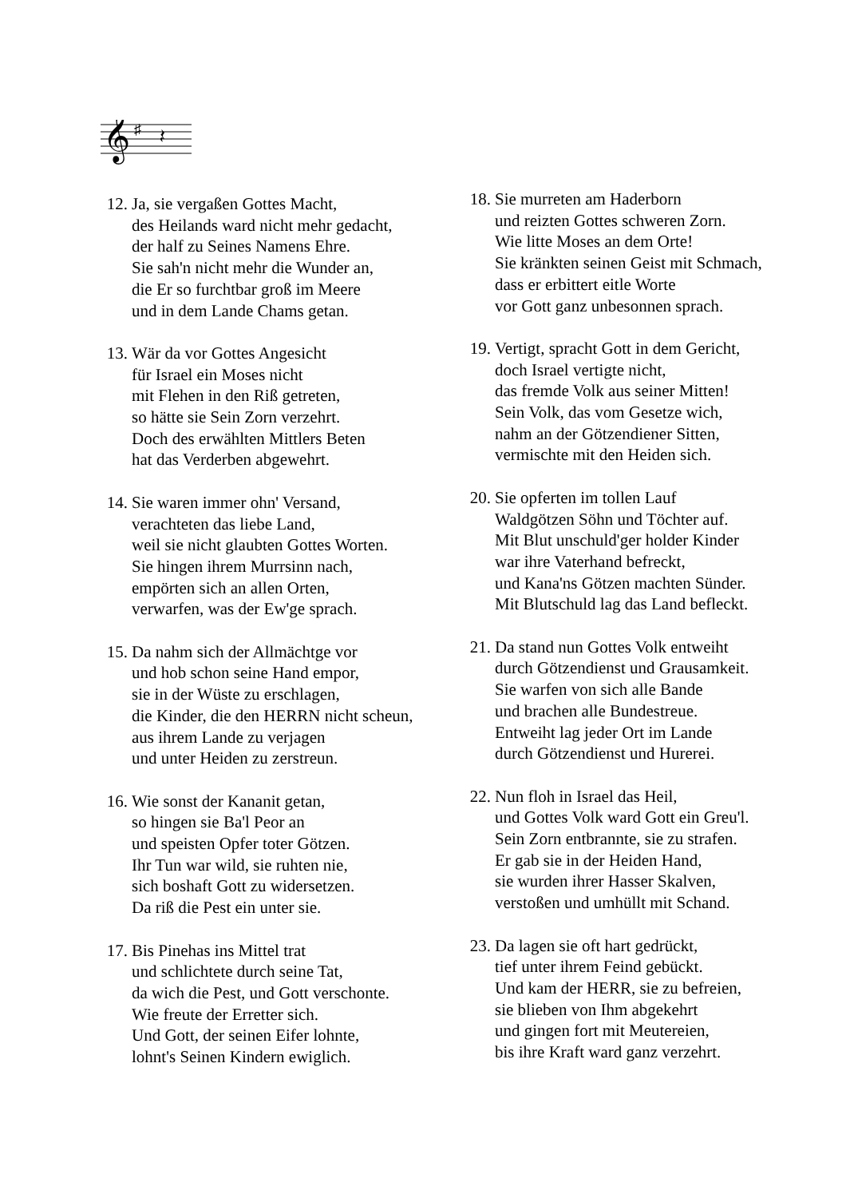𝄞
♯
𝄽
12. Ja, sie vergaßen Gottes Macht,
des Heilands ward nicht mehr gedacht,
der half zu Seines Namens Ehre.
Sie sah'n nicht mehr die Wunder an,
die Er so furchtbar groß im Meere
und in dem Lande Chams getan.
13. Wär da vor Gottes Angesicht
für Israel ein Moses nicht
mit Flehen in den Riß getreten,
so hätte sie Sein Zorn verzehrt.
Doch des erwählten Mittlers Beten
hat das Verderben abgewehrt.
14. Sie waren immer ohn' Versand,
verachteten das liebe Land,
weil sie nicht glaubten Gottes Worten.
Sie hingen ihrem Murrsinn nach,
empörten sich an allen Orten,
verwarfen, was der Ew'ge sprach.
15. Da nahm sich der Allmächtge vor
und hob schon seine Hand empor,
sie in der Wüste zu erschlagen,
die Kinder, die den HERRN nicht scheun,
aus ihrem Lande zu verjagen
und unter Heiden zu zerstreun.
16. Wie sonst der Kananit getan,
so hingen sie Ba'l Peor an
und speisten Opfer toter Götzen.
Ihr Tun war wild, sie ruhten nie,
sich boshaft Gott zu widersetzen.
Da riß die Pest ein unter sie.
17. Bis Pinehas ins Mittel trat
und schlichtete durch seine Tat,
da wich die Pest, und Gott verschonte.
Wie freute der Erretter sich.
Und Gott, der seinen Eifer lohnte,
lohnt's Seinen Kindern ewiglich.
18. Sie murreten am Haderborn
und reizten Gottes schweren Zorn.
Wie litte Moses an dem Orte!
Sie kränkten seinen Geist mit Schmach,
dass er erbittert eitle Worte
vor Gott ganz unbesonnen sprach.
19. Vertigt, spracht Gott in dem Gericht,
doch Israel vertigte nicht,
das fremde Volk aus seiner Mitten!
Sein Volk, das vom Gesetze wich,
nahm an der Götzendiener Sitten,
vermischte mit den Heiden sich.
20. Sie opferten im tollen Lauf
Waldgötzen Söhn und Töchter auf.
Mit Blut unschuld'ger holder Kinder
war ihre Vaterhand befreckt,
und Kana'ns Götzen machten Sünder.
Mit Blutschuld lag das Land befleckt.
21. Da stand nun Gottes Volk entweiht
durch Götzendienst und Grausamkeit.
Sie warfen von sich alle Bande
und brachen alle Bundestreue.
Entweiht lag jeder Ort im Lande
durch Götzendienst und Hurerei.
22. Nun floh in Israel das Heil,
und Gottes Volk ward Gott ein Greu'l.
Sein Zorn entbrannte, sie zu strafen.
Er gab sie in der Heiden Hand,
sie wurden ihrer Hasser Skalven,
verstoßen und umhüllt mit Schand.
23. Da lagen sie oft hart gedrückt,
tief unter ihrem Feind gebückt.
Und kam der HERR, sie zu befreien,
sie blieben von Ihm abgekehrt
und gingen fort mit Meutereien,
bis ihre Kraft ward ganz verzehrt.